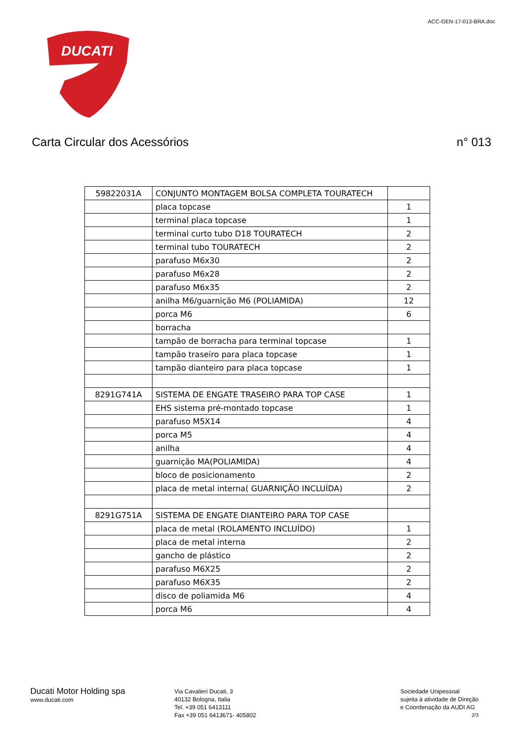ACC-GEN-17-013-BRA.doc
DUCATI
Carta Circular dos Acessórios n° 013
| 59822031A | CONJUNTO MONTAGEM BOLSA COMPLETA TOURATECH | |
| | placa topcase | 1 |
| | terminal placa topcase | 1 |
| | terminal curto tubo D18 TOURATECH | 2 |
| | terminal tubo TOURATECH | 2 |
| | parafuso M6x30 | 2 |
| | parafuso M6x28 | 2 |
| | parafuso M6x35 | 2 |
| | anilha M6/guarnição M6 (POLIAMIDA) | 12 |
| | porca M6 | 6 |
| | borracha | |
| | tampão de borracha para terminal topcase | 1 |
| | tampão traseiro para placa topcase | 1 |
| | tampão dianteiro para placa topcase | 1 |
| 8291G741A | SISTEMA DE ENGATE TRASEIRO PARA TOP CASE | 1 |
| | EHS sistema pré-montado topcase | 1 |
| | parafuso M5X14 | 4 |
| | porca M5 | 4 |
| | anilha | 4 |
| | guarnição MA(POLIAMIDA) | 4 |
| | bloco de posicionamento | 2 |
| | placa de metal interna( GUARNIÇÃO INCLUÍDA) | 2 |
| 8291G751A | SISTEMA DE ENGATE DIANTEIRO PARA TOP CASE | |
| | placa de metal (ROLAMENTO INCLUÍDO) | 1 |
| | placa de metal interna | 2 |
| | gancho de plástico | 2 |
| | parafuso M6X25 | 2 |
| | parafuso M6X35 | 2 |
| | disco de poliamida M6 | 4 |
| | porca M6 | 4 |
Ducati Motor Holding spa
www.ducati.com
Via Cavalieri Ducati, 3
40132 Bologna, Italia
Tel. +39 051 6413111
Fax +39 051 6413671- 405802
Sociedade Unipessoal
sujeita à atividade de Direção
e Coordenação da AUDI AG
2/3